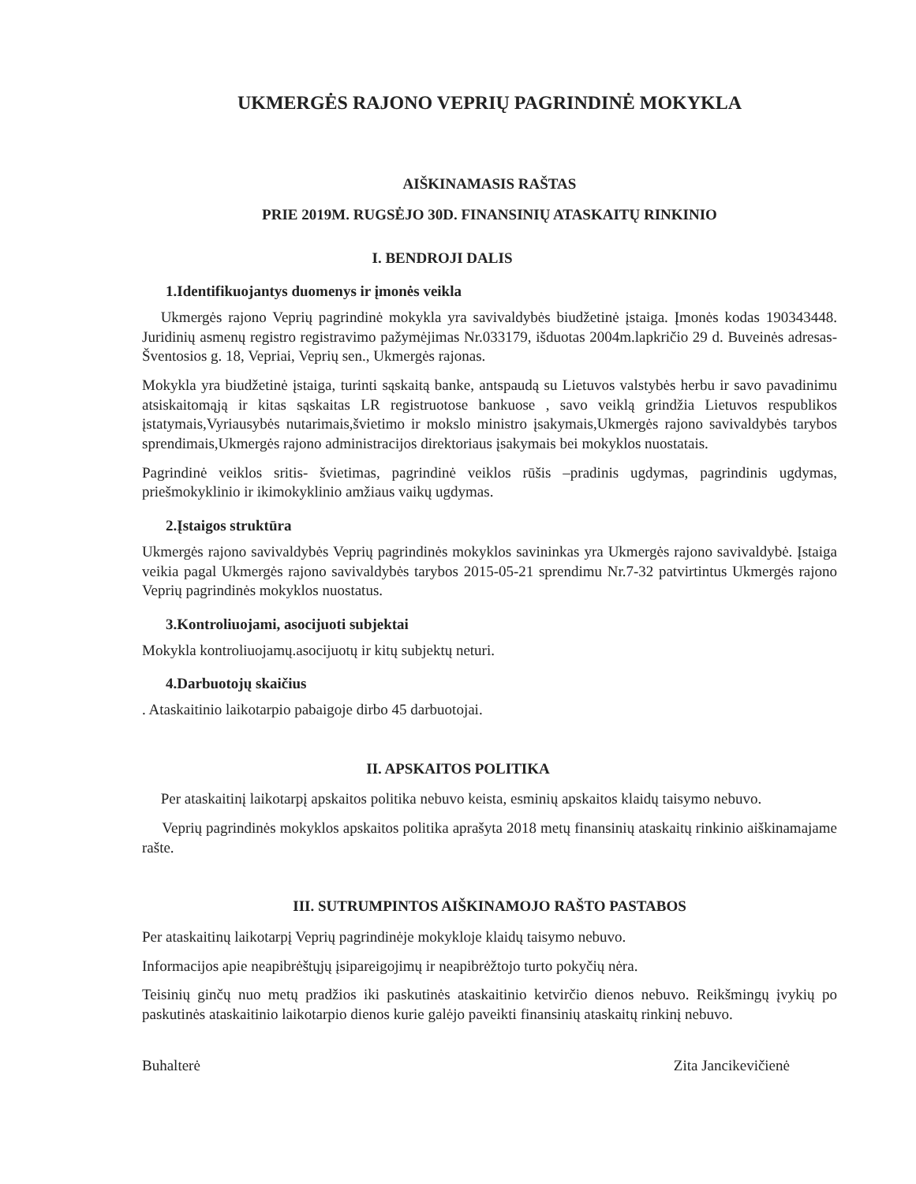UKMERGĖS RAJONO VEPRIŲ PAGRINDINĖ MOKYKLA
AIŠKINAMASIS RAŠTAS
PRIE 2019M. RUGSĖJO 30D. FINANSINIŲ ATASKAITŲ RINKINIO
I. BENDROJI DALIS
1.Identifikuojantys duomenys ir įmonės veikla
Ukmergės rajono Veprių pagrindinė mokykla yra savivaldybės biudžetinė įstaiga. Įmonės kodas 190343448. Juridinių asmenų registro registravimo pažymėjimas Nr.033179, išduotas 2004m.lapkričio 29 d. Buveinės adresas- Šventosios g. 18, Vepriai, Veprių sen., Ukmergės rajonas.
Mokykla yra biudžetinė įstaiga, turinti sąskaitą banke, antspaudą su Lietuvos valstybės herbu ir savo pavadinimu atsiskaitomąją ir kitas sąskaitas LR registruotose bankuose , savo veiklą grindžia Lietuvos respublikos įstatymais,Vyriausybės nutarimais,švietimo ir mokslo ministro įsakymais,Ukmergės rajono savivaldybės tarybos sprendimais,Ukmergės rajono administracijos direktoriaus įsakymais bei mokyklos nuostatais.
Pagrindinė veiklos sritis- švietimas, pagrindinė veiklos rūšis –pradinis ugdymas, pagrindinis ugdymas, priešmokyklinio ir ikimokyklinio amžiaus vaikų ugdymas.
2.Įstaigos struktūra
Ukmergės rajono savivaldybės Veprių pagrindinės mokyklos savininkas yra Ukmergės rajono savivaldybė. Įstaiga veikia pagal Ukmergės rajono savivaldybės tarybos 2015-05-21 sprendimu Nr.7-32 patvirtintus Ukmergės rajono Veprių pagrindinės mokyklos nuostatus.
3.Kontroliuojami, asocijuoti subjektai
Mokykla kontroliuojamų.asocijuotų ir kitų subjektų neturi.
4.Darbuotojų skaičius
. Ataskaitinio laikotarpio pabaigoje dirbo 45 darbuotojai.
II. APSKAITOS POLITIKA
Per ataskaitinį laikotarpį apskaitos politika nebuvo keista, esminių apskaitos klaidų taisymo nebuvo.
Veprių pagrindinės mokyklos apskaitos politika aprašyta 2018 metų finansinių ataskaitų rinkinio aiškinamajame rašte.
III. SUTRUMPINTOS AIŠKINAMOJO RAŠTO PASTABOS
Per ataskaitinų laikotarpį Veprių pagrindinėje mokykloje klaidų taisymo nebuvo.
Informacijos apie neapibrėštųjų įsipareigojimų ir neapibrėžtojo turto pokyčių nėra.
Teisinių ginčų nuo metų pradžios iki paskutinės ataskaitinio ketvirčio dienos nebuvo. Reikšmingų įvykių po paskutinės ataskaitinio laikotarpio dienos kurie galėjo paveikti finansinių ataskaitų rinkinį nebuvo.
Buhalterė Zita Jancikevičienė